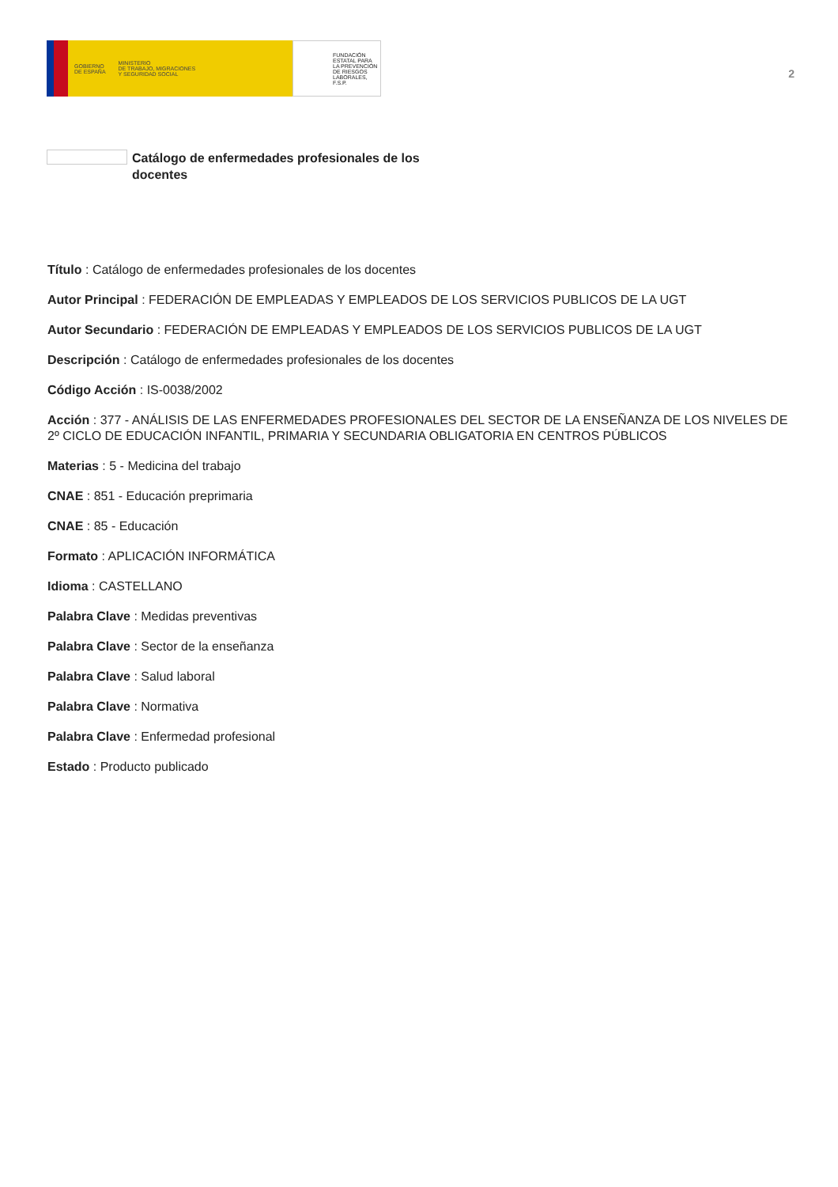GOBIERNO
DE ESPAÑA
MINISTERIO
DE TRABAJO, MIGRACIONES
Y SEGURIDAD SOCIAL
FUNDACIÓN
ESTATAL PARA
LA PREVENCIÓN
DE RIESGOS
LABORALES, F.S.P.
2
Catálogo de enfermedades profesionales de los docentes
Título : Catálogo de enfermedades profesionales de los docentes
Autor Principal : FEDERACIÓN DE EMPLEADAS Y EMPLEADOS DE LOS SERVICIOS PUBLICOS DE LA UGT
Autor Secundario : FEDERACIÓN DE EMPLEADAS Y EMPLEADOS DE LOS SERVICIOS PUBLICOS DE LA UGT
Descripción : Catálogo de enfermedades profesionales de los docentes
Código Acción : IS-0038/2002
Acción : 377 - ANÁLISIS DE LAS ENFERMEDADES PROFESIONALES DEL SECTOR DE LA ENSEÑANZA DE LOS NIVELES DE 2º CICLO DE EDUCACIÓN INFANTIL, PRIMARIA Y SECUNDARIA OBLIGATORIA EN CENTROS PÚBLICOS
Materias : 5 - Medicina del trabajo
CNAE : 851 - Educación preprimaria
CNAE : 85 - Educación
Formato : APLICACIÓN INFORMÁTICA
Idioma : CASTELLANO
Palabra Clave : Medidas preventivas
Palabra Clave : Sector de la enseñanza
Palabra Clave : Salud laboral
Palabra Clave : Normativa
Palabra Clave : Enfermedad profesional
Estado : Producto publicado